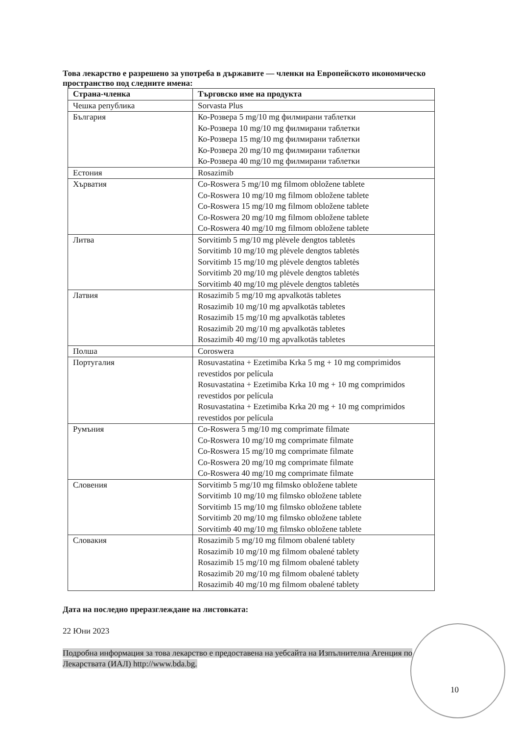Това лекарство е разрешено за употреба в държавите — членки на Европейското икономическо пространство под следните имена:
| Страна-членка | Търговско име на продукта |
| --- | --- |
| Чешка република | Sorvasta Plus |
| България | Ко-Розвера 5 mg/10 mg филмирани таблетки Ко-Розвера 10 mg/10 mg филмирани таблетки Ко-Розвера 15 mg/10 mg филмирани таблетки Ко-Розвера 20 mg/10 mg филмирани таблетки Ко-Розвера 40 mg/10 mg филмирани таблетки |
| Естония | Rosazimib |
| Хърватия | Co-Roswera 5 mg/10 mg filmom obložene tablete Co-Roswera 10 mg/10 mg filmom obložene tablete Co-Roswera 15 mg/10 mg filmom obložene tablete Co-Roswera 20 mg/10 mg filmom obložene tablete Co-Roswera 40 mg/10 mg filmom obložene tablete |
| Литва | Sorvitimb 5 mg/10 mg plėvele dengtos tabletės Sorvitimb 10 mg/10 mg plėvele dengtos tabletės Sorvitimb 15 mg/10 mg plėvele dengtos tabletės Sorvitimb 20 mg/10 mg plėvele dengtos tabletės Sorvitimb 40 mg/10 mg plėvele dengtos tabletės |
| Латвия | Rosazimib 5 mg/10 mg apvalkotās tabletes Rosazimib 10 mg/10 mg apvalkotās tabletes Rosazimib 15 mg/10 mg apvalkotās tabletes Rosazimib 20 mg/10 mg apvalkotās tabletes Rosazimib 40 mg/10 mg apvalkotās tabletes |
| Полша | Coroswera |
| Португалия | Rosuvastatina + Ezetimiba Krka 5 mg + 10 mg comprimidos revestidos por película Rosuvastatina + Ezetimiba Krka 10 mg + 10 mg comprimidos revestidos por película Rosuvastatina + Ezetimiba Krka 20 mg + 10 mg comprimidos revestidos por película |
| Румъния | Co-Roswera 5 mg/10 mg comprimate filmate Co-Roswera 10 mg/10 mg comprimate filmate Co-Roswera 15 mg/10 mg comprimate filmate Co-Roswera 20 mg/10 mg comprimate filmate Co-Roswera 40 mg/10 mg comprimate filmate |
| Словения | Sorvitimb 5 mg/10 mg filmsko obložene tablete Sorvitimb 10 mg/10 mg filmsko obložene tablete Sorvitimb 15 mg/10 mg filmsko obložene tablete Sorvitimb 20 mg/10 mg filmsko obložene tablete Sorvitimb 40 mg/10 mg filmsko obložene tablete |
| Словакия | Rosazimib 5 mg/10 mg filmom obalené tablety Rosazimib 10 mg/10 mg filmom obalené tablety Rosazimib 15 mg/10 mg filmom obalené tablety Rosazimib 20 mg/10 mg filmom obalené tablety Rosazimib 40 mg/10 mg filmom obalené tablety |
Дата на последно преразглеждане на листовката:
22 Юни 2023
Подробна информация за това лекарство е предоставена на уебсайта на Изпълнителна Агенция по Лекарствата (ИАЛ) http://www.bda.bg.
10